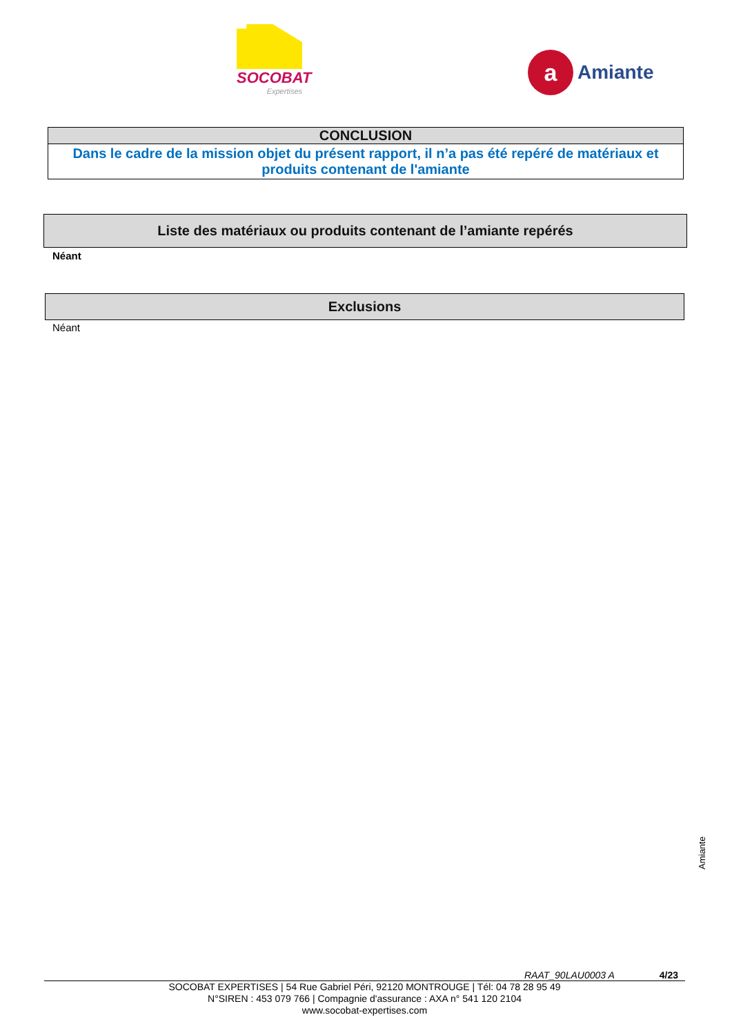SOCOBAT
Expertises
a
Amiante
CONCLUSION
Dans le cadre de la mission objet du présent rapport, il n’a pas été repéré de matériaux et produits contenant de l'amiante
Liste des matériaux ou produits contenant de l’amiante repérés
Néant
Exclusions
Néant
Amiante
RAAT_90LAU0003 A 4/23
SOCOBAT EXPERTISES | 54 Rue Gabriel Péri, 92120 MONTROUGE | Tél: 04 78 28 95 49
N°SIREN : 453 079 766 | Compagnie d'assurance : AXA n° 541 120 2104
www.socobat-expertises.com